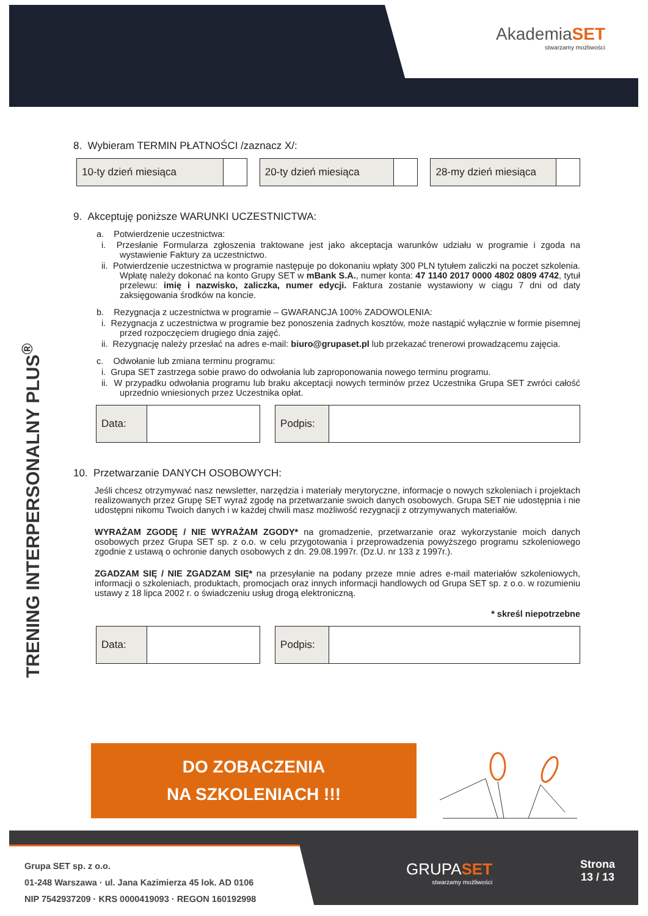AkademiaSET
stwarzamy możliwości
TRENING INTERPERSONALNY PLUS<sup>®</sup>
8. Wybieram TERMIN PŁATNOŚCI /zaznacz X/:
| 10-ty dzień miesiąca | |
| 20-ty dzień miesiąca | |
| 28-my dzień miesiąca | |
9. Akceptuję poniższe WARUNKI UCZESTNICTWA:
a. Potwierdzenie uczestnictwa:
i. Przesłanie Formularza zgłoszenia traktowane jest jako akceptacja warunków udziału w programie i zgoda na wystawienie Faktury za uczestnictwo.
ii. Potwierdzenie uczestnictwa w programie następuje po dokonaniu wpłaty 300 PLN tytułem zaliczki na poczet szkolenia. Wpłatę należy dokonać na konto Grupy SET w mBank S.A., numer konta: 47 1140 2017 0000 4802 0809 4742, tytuł przelewu: imię i nazwisko, zaliczka, numer edycji. Faktura zostanie wystawiony w ciągu 7 dni od daty zaksięgowania środków na koncie.
b. Rezygnacja z uczestnictwa w programie – GWARANCJA 100% ZADOWOLENIA:
i. Rezygnacja z uczestnictwa w programie bez ponoszenia żadnych kosztów, może nastąpić wyłącznie w formie pisemnej przed rozpoczęciem drugiego dnia zajęć.
ii. Rezygnację należy przesłać na adres e-mail: biuro@grupaset.pl lub przekazać trenerowi prowadzącemu zajęcia.
c. Odwołanie lub zmiana terminu programu:
i. Grupa SET zastrzega sobie prawo do odwołania lub zaproponowania nowego terminu programu.
ii. W przypadku odwołania programu lub braku akceptacji nowych terminów przez Uczestnika Grupa SET zwróci całość uprzednio wniesionych przez Uczestnika opłat.
| Data: | |
| Podpis: | |
10. Przetwarzanie DANYCH OSOBOWYCH:
Jeśli chcesz otrzymywać nasz newsletter, narzędzia i materiały merytoryczne, informacje o nowych szkoleniach i projektach realizowanych przez Grupę SET wyraź zgodę na przetwarzanie swoich danych osobowych. Grupa SET nie udostępnia i nie udostępni nikomu Twoich danych i w każdej chwili masz możliwość rezygnacji z otrzymywanych materiałów.
WYRAŻAM ZGODĘ / NIE WYRAŻAM ZGODY* na gromadzenie, przetwarzanie oraz wykorzystanie moich danych osobowych przez Grupa SET sp. z o.o. w celu przygotowania i przeprowadzenia powyższego programu szkoleniowego zgodnie z ustawą o ochronie danych osobowych z dn. 29.08.1997r. (Dz.U. nr 133 z 1997r.).
ZGADZAM SIĘ / NIE ZGADZAM SIĘ* na przesyłanie na podany przeze mnie adres e-mail materiałów szkoleniowych, informacji o szkoleniach, produktach, promocjach oraz innych informacji handlowych od Grupa SET sp. z o.o. w rozumieniu ustawy z 18 lipca 2002 r. o świadczeniu usług drogą elektroniczną.
* skreśl niepotrzebne
| Data: | |
| Podpis: | |
DO ZOBACZENIA
NA SZKOLENIACH !!!
Grupa SET sp. z o.o.
01-248 Warszawa · ul. Jana Kazimierza 45 lok. AD 0106
NIP 7542937209 · KRS 0000419093 · REGON 160192998
GRUPASET
stwarzamy możliwości
Strona
13 / 13